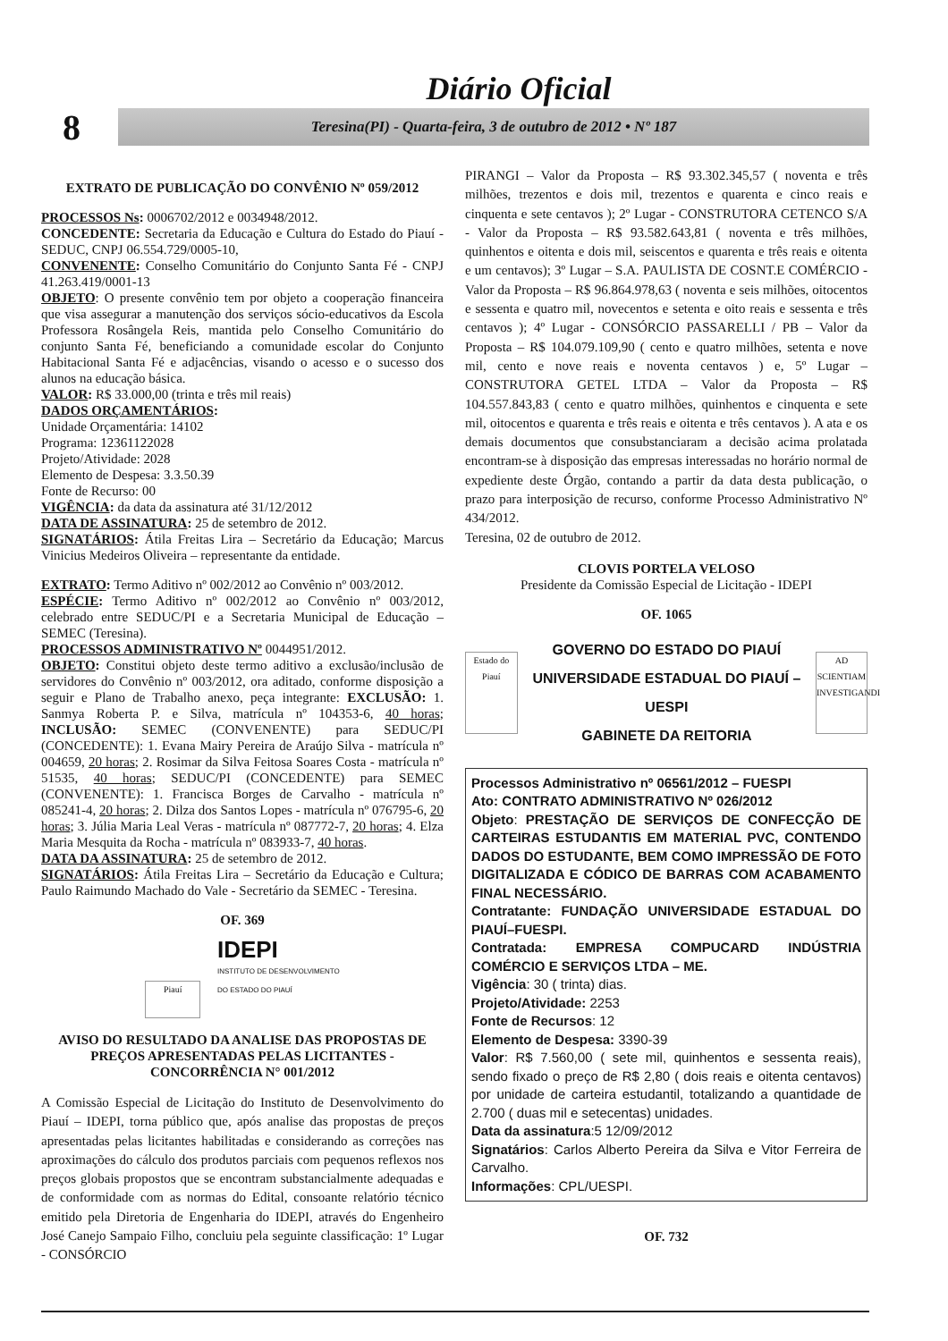Diário Oficial
8
Teresina(PI) - Quarta-feira, 3 de outubro de 2012 • Nº 187
EXTRATO DE PUBLICAÇÃO DO CONVÊNIO Nº 059/2012
PROCESSOS Ns: 0006702/2012 e 0034948/2012.
CONCEDENTE: Secretaria da Educação e Cultura do Estado do Piauí - SEDUC, CNPJ 06.554.729/0005-10,
CONVENENTE: Conselho Comunitário do Conjunto Santa Fé - CNPJ 41.263.419/0001-13
OBJETO: O presente convênio tem por objeto a cooperação financeira que visa assegurar a manutenção dos serviços sócio-educativos da Escola Professora Rosângela Reis, mantida pelo Conselho Comunitário do conjunto Santa Fé, beneficiando a comunidade escolar do Conjunto Habitacional Santa Fé e adjacências, visando o acesso e o sucesso dos alunos na educação básica.
VALOR: R$ 33.000,00 (trinta e três mil reais)
DADOS ORÇAMENTÁRIOS:
Unidade Orçamentária: 14102
Programa: 12361122028
Projeto/Atividade: 2028
Elemento de Despesa: 3.3.50.39
Fonte de Recurso: 00
VIGÊNCIA: da data da assinatura até 31/12/2012
DATA DE ASSINATURA: 25 de setembro de 2012.
SIGNATÁRIOS: Átila Freitas Lira – Secretário da Educação; Marcus Vinicius Medeiros Oliveira – representante da entidade.
EXTRATO: Termo Aditivo nº 002/2012 ao Convênio nº 003/2012.
ESPÉCIE: Termo Aditivo nº 002/2012 ao Convênio nº 003/2012, celebrado entre SEDUC/PI e a Secretaria Municipal de Educação – SEMEC (Teresina).
PROCESSOS ADMINISTRATIVO Nº 0044951/2012.
OBJETO: Constitui objeto deste termo aditivo a exclusão/inclusão de servidores do Convênio nº 003/2012, ora aditado, conforme disposição a seguir e Plano de Trabalho anexo, peça integrante: EXCLUSÃO: 1. Sanmya Roberta P. e Silva, matrícula nº 104353-6, 40 horas; INCLUSÃO: SEMEC (CONVENENTE) para SEDUC/PI (CONCEDENTE): 1. Evana Mairy Pereira de Araújo Silva - matrícula nº 004659, 20 horas; 2. Rosimar da Silva Feitosa Soares Costa - matrícula nº 51535, 40 horas; SEDUC/PI (CONCEDENTE) para SEMEC (CONVENENTE): 1. Francisca Borges de Carvalho - matrícula nº 085241-4, 20 horas; 2. Dilza dos Santos Lopes - matrícula nº 076795-6, 20 horas; 3. Júlia Maria Leal Veras - matrícula nº 087772-7, 20 horas; 4. Elza Maria Mesquita da Rocha - matrícula nº 083933-7, 40 horas.
DATA DA ASSINATURA: 25 de setembro de 2012.
SIGNATÁRIOS: Átila Freitas Lira – Secretário da Educação e Cultura; Paulo Raimundo Machado do Vale - Secretário da SEMEC - Teresina.
OF. 369
Piauí IDEPI
INSTITUTO DE DESENVOLVIMENTO
DO ESTADO DO PIAUÍ
AVISO DO RESULTADO DA ANALISE DAS PROPOSTAS DE PREÇOS APRESENTADAS PELAS LICITANTES - CONCORRÊNCIA N° 001/2012
A Comissão Especial de Licitação do Instituto de Desenvolvimento do Piauí – IDEPI, torna público que, após analise das propostas de preços apresentadas pelas licitantes habilitadas e considerando as correções nas aproximações do cálculo dos produtos parciais com pequenos reflexos nos preços globais propostos que se encontram substancialmente adequadas e de conformidade com as normas do Edital, consoante relatório técnico emitido pela Diretoria de Engenharia do IDEPI, através do Engenheiro José Canejo Sampaio Filho, concluiu pela seguinte classificação: 1º Lugar - CONSÓRCIO
PIRANGI – Valor da Proposta – R$ 93.302.345,57 ( noventa e três milhões, trezentos e dois mil, trezentos e quarenta e cinco reais e cinquenta e sete centavos ); 2º Lugar - CONSTRUTORA CETENCO S/A - Valor da Proposta – R$ 93.582.643,81 ( noventa e três milhões, quinhentos e oitenta e dois mil, seiscentos e quarenta e três reais e oitenta e um centavos); 3º Lugar – S.A. PAULISTA DE COSNT.E COMÉRCIO - Valor da Proposta – R$ 96.864.978,63 ( noventa e seis milhões, oitocentos e sessenta e quatro mil, novecentos e setenta e oito reais e sessenta e três centavos ); 4º Lugar - CONSÓRCIO PASSARELLI / PB – Valor da Proposta – R$ 104.079.109,90 ( cento e quatro milhões, setenta e nove mil, cento e nove reais e noventa centavos ) e, 5º Lugar – CONSTRUTORA GETEL LTDA – Valor da Proposta – R$ 104.557.843,83 ( cento e quatro milhões, quinhentos e cinquenta e sete mil, oitocentos e quarenta e três reais e oitenta e três centavos ). A ata e os demais documentos que consubstanciaram a decisão acima prolatada encontram-se à disposição das empresas interessadas no horário normal de expediente deste Órgão, contando a partir da data desta publicação, o prazo para interposição de recurso, conforme Processo Administrativo Nº 434/2012.
Teresina, 02 de outubro de 2012.
CLOVIS PORTELA VELOSO
Presidente da Comissão Especial de Licitação - IDEPI
OF. 1065
Estado do Piauí
GOVERNO DO ESTADO DO PIAUÍ
UNIVERSIDADE ESTADUAL DO PIAUÍ – UESPI
GABINETE DA REITORIA
AD SCIENTIAM INVESTIGANDI
Processos Administrativo nº 06561/2012 – FUESPI
Ato: CONTRATO ADMINISTRATIVO Nº 026/2012
Objeto: PRESTAÇÃO DE SERVIÇOS DE CONFECÇÃO DE CARTEIRAS ESTUDANTIS EM MATERIAL PVC, CONTENDO DADOS DO ESTUDANTE, BEM COMO IMPRESSÃO DE FOTO DIGITALIZADA E CÓDICO DE BARRAS COM ACABAMENTO FINAL NECESSÁRIO.
Contratante: FUNDAÇÃO UNIVERSIDADE ESTADUAL DO PIAUÍ–FUESPI.
Contratada: EMPRESA COMPUCARD INDÚSTRIA COMÉRCIO E SERVIÇOS LTDA – ME.
Vigência: 30 ( trinta) dias.
Projeto/Atividade: 2253
Fonte de Recursos: 12
Elemento de Despesa: 3390-39
Valor: R$ 7.560,00 ( sete mil, quinhentos e sessenta reais), sendo fixado o preço de R$ 2,80 ( dois reais e oitenta centavos) por unidade de carteira estudantil, totalizando a quantidade de 2.700 ( duas mil e setecentas) unidades.
Data da assinatura:5 12/09/2012
Signatários: Carlos Alberto Pereira da Silva e Vitor Ferreira de Carvalho.
Informações: CPL/UESPI.
OF. 732